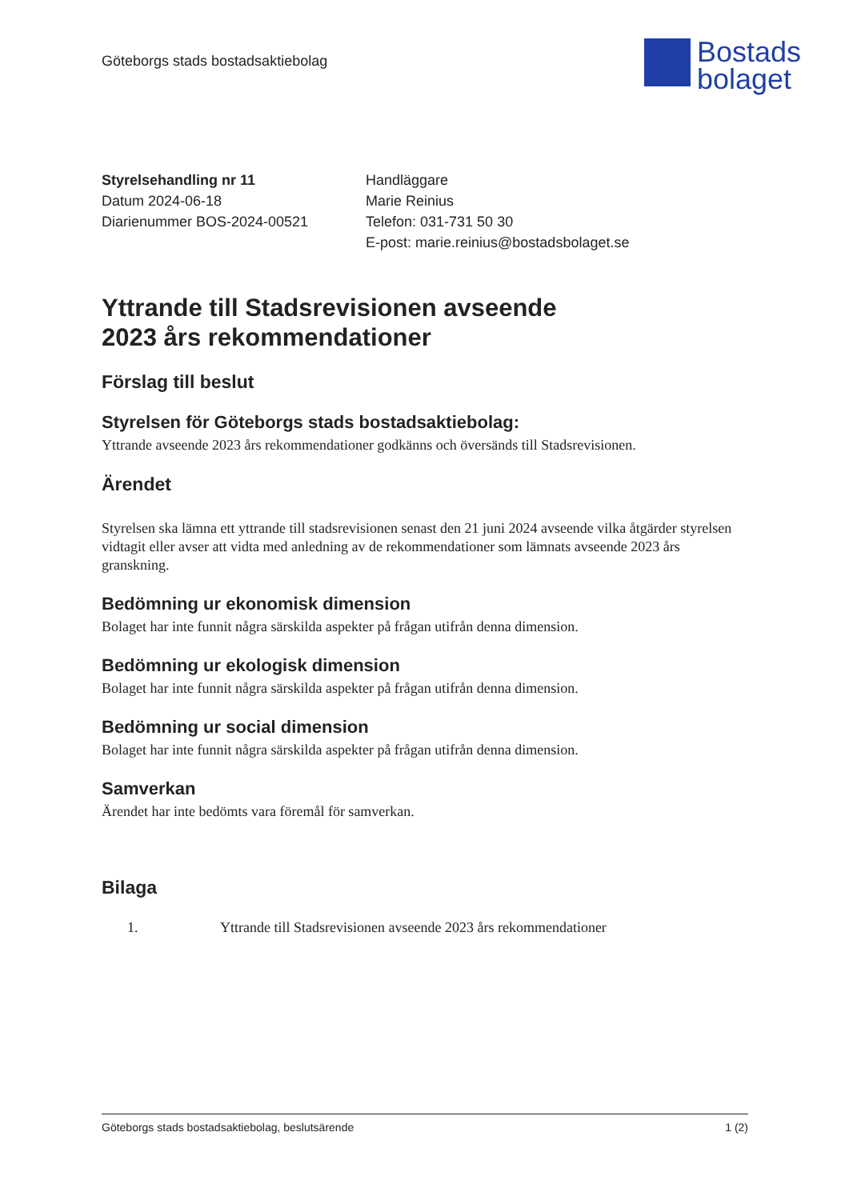Göteborgs stads bostadsaktiebolag
Bostads
bolaget
Styrelsehandling nr 11
Datum 2024-06-18
Diarienummer BOS-2024-00521
Handläggare
Marie Reinius
Telefon: 031-731 50 30
E-post: marie.reinius@bostadsbolaget.se
Yttrande till Stadsrevisionen avseende
2023 års rekommendationer
Förslag till beslut
Styrelsen för Göteborgs stads bostadsaktiebolag:
Yttrande avseende 2023 års rekommendationer godkänns och översänds till Stadsrevisionen.
Ärendet
Styrelsen ska lämna ett yttrande till stadsrevisionen senast den 21 juni 2024 avseende vilka åtgärder styrelsen vidtagit eller avser att vidta med anledning av de rekommendationer som lämnats avseende 2023 års granskning.
Bedömning ur ekonomisk dimension
Bolaget har inte funnit några särskilda aspekter på frågan utifrån denna dimension.
Bedömning ur ekologisk dimension
Bolaget har inte funnit några särskilda aspekter på frågan utifrån denna dimension.
Bedömning ur social dimension
Bolaget har inte funnit några särskilda aspekter på frågan utifrån denna dimension.
Samverkan
Ärendet har inte bedömts vara föremål för samverkan.
Bilaga
1. Yttrande till Stadsrevisionen avseende 2023 års rekommendationer
Göteborgs stads bostadsaktiebolag, beslutsärende 1 (2)